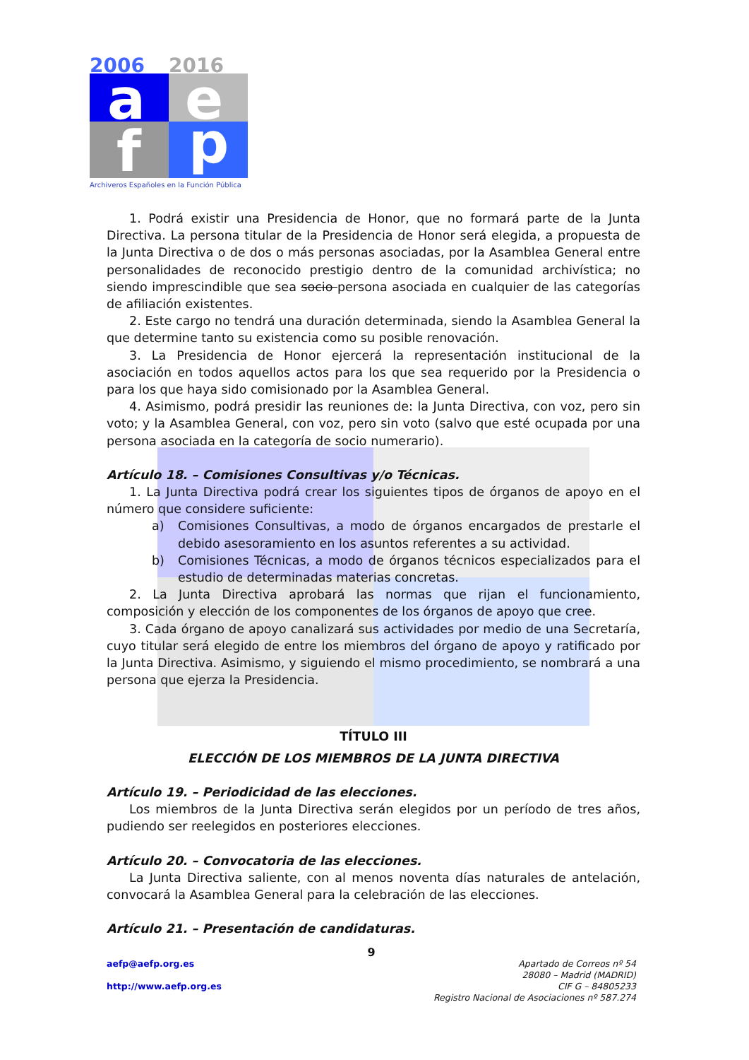2006
2016
a
e
f
p
Archiveros Españoles en la Función Pública
1. Podrá existir una Presidencia de Honor, que no formará parte de la Junta Directiva. La persona titular de la Presidencia de Honor será elegida, a propuesta de la Junta Directiva o de dos o más personas asociadas, por la Asamblea General entre personalidades de reconocido prestigio dentro de la comunidad archivística; no siendo imprescindible que sea socio persona asociada en cualquier de las categorías de afiliación existentes.
2. Este cargo no tendrá una duración determinada, siendo la Asamblea General la que determine tanto su existencia como su posible renovación.
3. La Presidencia de Honor ejercerá la representación institucional de la asociación en todos aquellos actos para los que sea requerido por la Presidencia o para los que haya sido comisionado por la Asamblea General.
4. Asimismo, podrá presidir las reuniones de: la Junta Directiva, con voz, pero sin voto; y la Asamblea General, con voz, pero sin voto (salvo que esté ocupada por una persona asociada en la categoría de socio numerario).
Artículo 18. – Comisiones Consultivas y/o Técnicas.
1. La Junta Directiva podrá crear los siguientes tipos de órganos de apoyo en el número que considere suficiente:
a) Comisiones Consultivas, a modo de órganos encargados de prestarle el debido asesoramiento en los asuntos referentes a su actividad.
b) Comisiones Técnicas, a modo de órganos técnicos especializados para el estudio de determinadas materias concretas.
2. La Junta Directiva aprobará las normas que rijan el funcionamiento, composición y elección de los componentes de los órganos de apoyo que cree.
3. Cada órgano de apoyo canalizará sus actividades por medio de una Secretaría, cuyo titular será elegido de entre los miembros del órgano de apoyo y ratificado por la Junta Directiva. Asimismo, y siguiendo el mismo procedimiento, se nombrará a una persona que ejerza la Presidencia.
TÍTULO III
ELECCIÓN DE LOS MIEMBROS DE LA JUNTA DIRECTIVA
Artículo 19. – Periodicidad de las elecciones.
Los miembros de la Junta Directiva serán elegidos por un período de tres años, pudiendo ser reelegidos en posteriores elecciones.
Artículo 20. – Convocatoria de las elecciones.
La Junta Directiva saliente, con al menos noventa días naturales de antelación, convocará la Asamblea General para la celebración de las elecciones.
Artículo 21. – Presentación de candidaturas.
9
aefp@aefp.org.es
http://www.aefp.org.es
Apartado de Correos nº 54
28080 – Madrid (MADRID)
CIF G – 84805233
Registro Nacional de Asociaciones nº 587.274